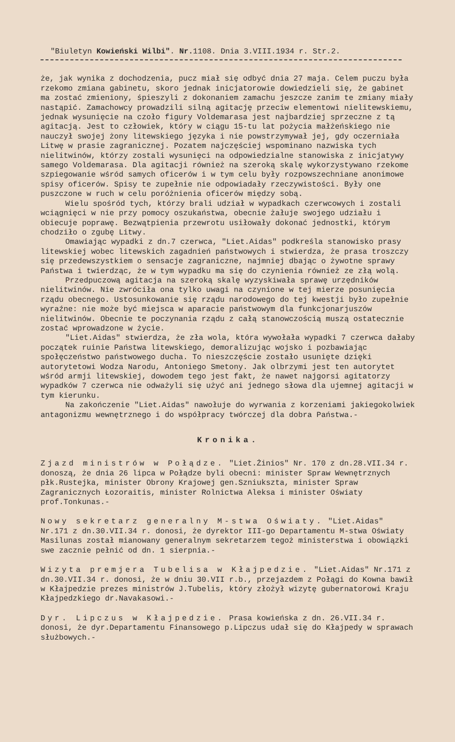"Biuletyn Kowieński Wilbi". Nr. 1108. Dnia 3.VIII.1934 r. Str.2.
że, jak wynika z dochodzenia, pucz miał się odbyć dnia 27 maja. Celem puczu była rzekomo zmiana gabinetu, skoro jednak inicjatorowie dowiedzieli się, że gabinet ma zostać zmieniony, śpieszyli z dokonaniem zamachu jeszcze zanim te zmiany miały nastąpić. Zamachowcy prowadzili silną agitację przeciw elementowi nielitewskiemu, jednak wysunięcie na czoło figury Voldemarasa jest najbardziej sprzeczne z tą agitacją. Jest to człowiek, który w ciągu 15-tu lat pożycia małżeńskiego nie nauczył swojej żony litewskiego języka i nie powstrzymywał jej, gdy oczerniała Litwę w prasie zagranicznej. Pozatem najczęściej wspominano nazwiska tych nielitwinów, którzy zostali wysunięci na odpowiedzialne stanowiska z inicjatywy samego Voldemarasa. Dla agitacji również na szeroką skalę wykorzystywano rzekome szpiegowanie wśród samych oficerów i w tym celu były rozpowszechniane anonimowe spisy oficerów. Spisy te zupełnie nie odpowiadały rzeczywistości. Były one puszczone w ruch w celu poróżnienia oficerów między sobą.
Wielu spośród tych, którzy brali udział w wypadkach czerwcowych i zostali wciągnięci w nie przy pomocy oszukaństwa, obecnie żałuje swojego udziału i obiecuje poprawę. Bezwątpienia przewrotu usiłowały dokonać jednostki, którym chodziło o zgubę Litwy.
Omawiając wypadki z dn.7 czerwca, "Liet.Aidas" podkreśla stanowisko prasy litewskiej wobec litewskich zagadnień państwowych i stwierdza, że prasa troszczy się przedewszystkiem o sensacje zagraniczne, najmniej dbając o żywotne sprawy Państwa i twierdząc, że w tym wypadku ma się do czynienia również ze złą wolą.
Przedpuczową agitacja na szeroką skalę wyzyskiwała sprawę urzędników nielitwinów. Nie zwróciła ona tylko uwagi na czynione w tej mierze posunięcia rządu obecnego. Ustosunkowanie się rządu narodowego do tej kwestji było zupełnie wyraźne: nie może być miejsca w aparacie państwowym dla funkcjonarjuszów nielitwinów. Obecnie te poczynania rządu z całą stanowczością muszą ostatecznie zostać wprowadzone w życie.
"Liet.Aidas" stwierdza, że zła wola, która wywołała wypadki 7 czerwca dałaby początek ruinie Państwa litewskiego, demoralizując wojsko i pozbawiając społęczeństwo państwowego ducha. To nieszczęście zostało usunięte dzięki autorytetowi Wodza Narodu, Antoniego Smetony. Jak olbrzymi jest ten autorytet wśród armji litewskiej, dowodem tego jest fakt, że nawet najgorsi agitatorzy wypadków 7 czerwca nie odważyli się użyć ani jednego słowa dla ujemnej agitacji w tym kierunku.
Na zakończenie "Liet.Aidas" nawołuje do wyrwania z korzeniami jakiegokolwiek antagonizmu wewnętrznego i do współpracy twórczej dla dobra Państwa.-
Kronika.
Zjazd ministrów w Połądze. "Liet.Żinios" Nr. 170 z dn.28.VII.34 r. donoszą, że dnia 26 lipca w Połądze byli obecni: minister Spraw Wewnętrznych płk.Rustejka, minister Obrony Krajowej gen.Szniukszta, minister Spraw Zagranicznych Łozoraitis, minister Rolnictwa Aleksa i minister Oświaty prof.Tonkunas.-
Nowy sekretarz generalny M-stwa Oświaty. "Liet.Aidas" Nr.171 z dn.30.VII.34 r. donosi, że dyrektor III-go Departamentu M-stwa Oświaty Masilunas został mianowany generalnym sekretarzem tegoż ministerstwa i obowiązki swe zacznie pełnić od dn. 1 sierpnia.-
Wizyta premjera Tubelisa w Kłajpedzie. "Liet.Aidas" Nr.171 z dn.30.VII.34 r. donosi, że w dniu 30.VII r.b., przejazdem z Połągi do Kowna bawił w Kłajpedzie prezes ministrów J.Tubelis, który złożył wizytę gubernatorowi Kraju Kłajpedzkiego dr.Navakasowi.-
Dyr. Lipczus w Kłajpedzie. Prasa kowieńska z dn. 26.VII.34 r. donosi, że dyr.Departamentu Finansowego p.Lipczus udał się do Kłajpedy w sprawach służbowych.-